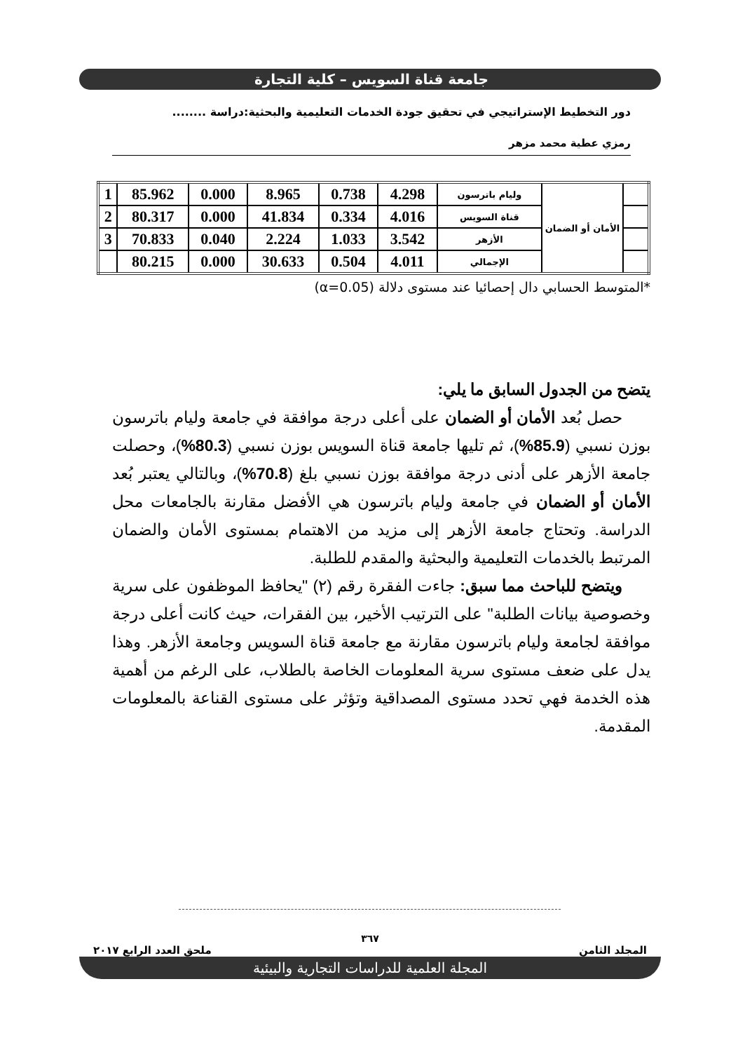جامعة قناة السويس – كلية التجارة
دور التخطيط الإستراتيجي في تحقيق جودة الخدمات التعليمية والبحثية:دراسة ........
رمزي عطية محمد مزهر
| | الأمان أو الضمان | وليام باترسون | 4.298 | 0.738 | 8.965 | 0.000 | 85.962 | 1 |
| | | قناة السويس | 4.016 | 0.334 | 41.834 | 0.000 | 80.317 | 2 |
| | | الأزهر | 3.542 | 1.033 | 2.224 | 0.040 | 70.833 | 3 |
| | | الإجمالي | 4.011 | 0.504 | 30.633 | 0.000 | 80.215 | |
*المتوسط الحسابي دال إحصائيا عند مستوى دلالة (α=0.05)
يتضح من الجدول السابق ما يلي:
حصل بُعد الأمان أو الضمان على أعلى درجة موافقة في جامعة وليام باترسون بوزن نسبي (85.9%)، ثم تليها جامعة قناة السويس بوزن نسبي (80.3%)، وحصلت جامعة الأزهر على أدنى درجة موافقة بوزن نسبي بلغ (70.8%)، وبالتالي يعتبر بُعد الأمان أو الضمان في جامعة وليام باترسون هي الأفضل مقارنة بالجامعات محل الدراسة. وتحتاج جامعة الأزهر إلى مزيد من الاهتمام بمستوى الأمان والضمان المرتبط بالخدمات التعليمية والبحثية والمقدم للطلبة.
ويتضح للباحث مما سبق: جاءت الفقرة رقم (٢) "يحافظ الموظفون على سرية وخصوصية بيانات الطلبة" على الترتيب الأخير، بين الفقرات، حيث كانت أعلى درجة موافقة لجامعة وليام باترسون مقارنة مع جامعة قناة السويس وجامعة الأزهر. وهذا يدل على ضعف مستوى سرية المعلومات الخاصة بالطلاب، على الرغم من أهمية هذه الخدمة فهي تحدد مستوى المصداقية وتؤثر على مستوى القناعة بالمعلومات المقدمة.
٣٦٧
المجلد الثامن ملحق العدد الرابع ٢٠١٧
المجلة العلمية للدراسات التجارية والبيئية